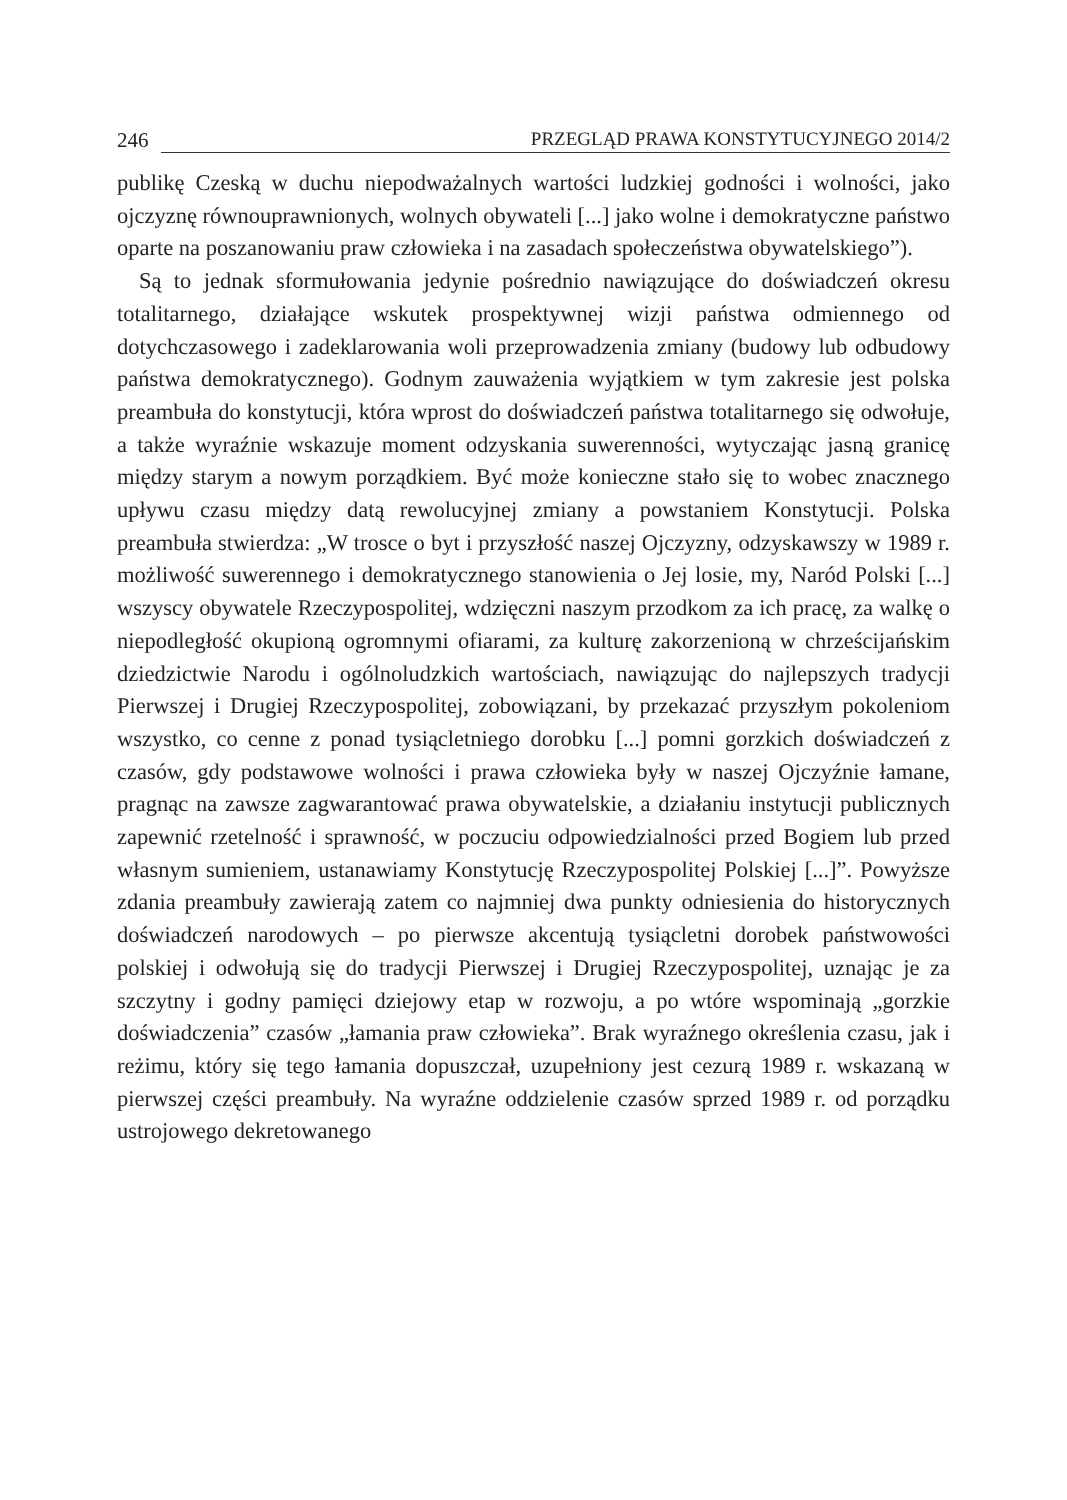246 PRZEGLĄD PRAWA KONSTYTUCYJNEGO 2014/2
publikę Czeską w duchu niepodważalnych wartości ludzkiej godności i wolności, jako ojczyznę równouprawnionych, wolnych obywateli [...] jako wolne i demokratyczne państwo oparte na poszanowaniu praw człowieka i na zasadach społeczeństwa obywatelskiego”).
Są to jednak sformułowania jedynie pośrednio nawiązujące do doświadczeń okresu totalitarnego, działające wskutek prospektywnej wizji państwa odmiennego od dotychczasowego i zadeklarowania woli przeprowadzenia zmiany (budowy lub odbudowy państwa demokratycznego). Godnym zauważenia wyjątkiem w tym zakresie jest polska preambuła do konstytucji, która wprost do doświadczeń państwa totalitarnego się odwołuje, a także wyraźnie wskazuje moment odzyskania suwerenności, wytyczając jasną granicę między starym a nowym porządkiem. Być może konieczne stało się to wobec znacznego upływu czasu między datą rewolucyjnej zmiany a powstaniem Konstytucji. Polska preambuła stwierdza: „W trosce o byt i przyszłość naszej Ojczyzny, odzyskawszy w 1989 r. możliwość suwerennego i demokratycznego stanowienia o Jej losie, my, Naród Polski [...] wszyscy obywatele Rzeczypospolitej, wdzięczni naszym przodkom za ich pracę, za walkę o niepodległość okupioną ogromnymi ofiarami, za kulturę zakorzenioną w chrześcijańskim dziedzictwie Narodu i ogólnoludzkich wartościach, nawiązując do najlepszych tradycji Pierwszej i Drugiej Rzeczypospolitej, zobowiązani, by przekazać przyszłym pokoleniom wszystko, co cenne z ponad tysiącletniego dorobku [...] pomni gorzkich doświadczeń z czasów, gdy podstawowe wolności i prawa człowieka były w naszej Ojczyźnie łamane, pragnąc na zawsze zagwarantować prawa obywatelskie, a działaniu instytucji publicznych zapewnić rzetelność i sprawność, w poczuciu odpowiedzialności przed Bogiem lub przed własnym sumieniem, ustanawiamy Konstytucję Rzeczypospolitej Polskiej [...]”. Powyższe zdania preambuły zawierają zatem co najmniej dwa punkty odniesienia do historycznych doświadczeń narodowych – po pierwsze akcentują tysiącletni dorobek państwowości polskiej i odwołują się do tradycji Pierwszej i Drugiej Rzeczypospolitej, uznając je za szczytny i godny pamięci dziejowy etap w rozwoju, a po wtóre wspominają „gorzkie doświadczenia” czasów „łamania praw człowieka”. Brak wyraźnego określenia czasu, jak i reżimu, który się tego łamania dopuszczał, uzupełniony jest cezurą 1989 r. wskazaną w pierwszej części preambuły. Na wyraźne oddzielenie czasów sprzed 1989 r. od porządku ustrojowego dekretowanego